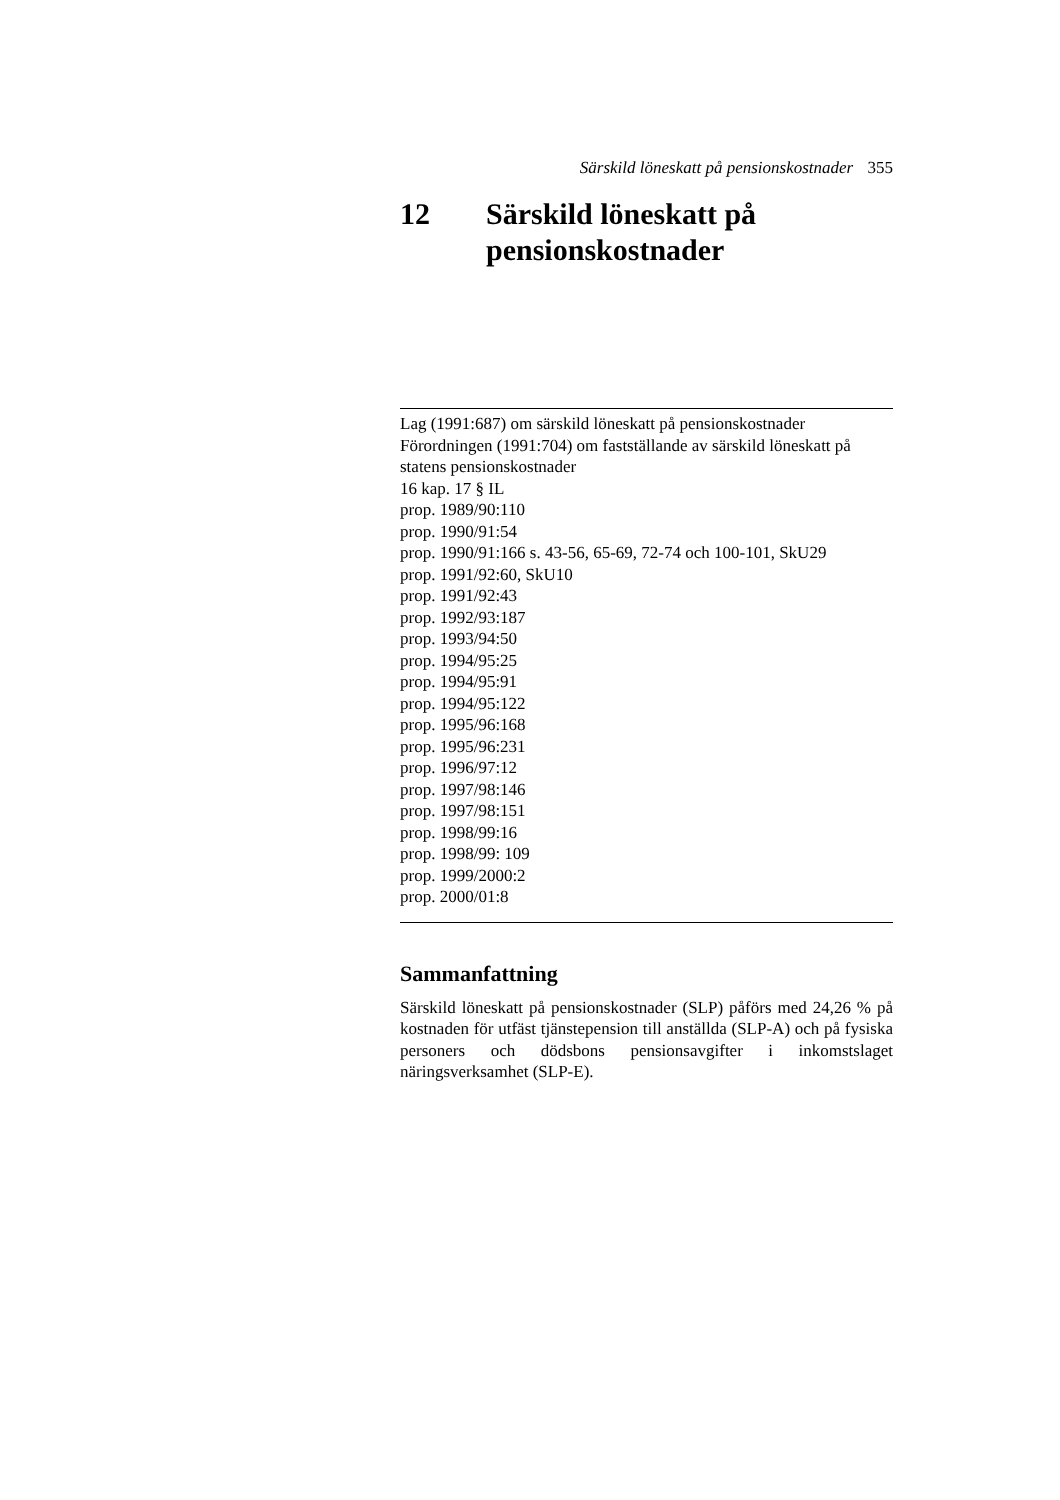Särskild löneskatt på pensionskostnader 355
12 Särskild löneskatt på
pensionskostnader
Lag (1991:687) om särskild löneskatt på pensionskostnader
Förordningen (1991:704) om fastställande av särskild löneskatt på statens pensionskostnader
16 kap. 17 § IL
prop. 1989/90:110
prop. 1990/91:54
prop. 1990/91:166 s. 43-56, 65-69, 72-74 och 100-101, SkU29
prop. 1991/92:60, SkU10
prop. 1991/92:43
prop. 1992/93:187
prop. 1993/94:50
prop. 1994/95:25
prop. 1994/95:91
prop. 1994/95:122
prop. 1995/96:168
prop. 1995/96:231
prop. 1996/97:12
prop. 1997/98:146
prop. 1997/98:151
prop. 1998/99:16
prop. 1998/99: 109
prop. 1999/2000:2
prop. 2000/01:8
Sammanfattning
Särskild löneskatt på pensionskostnader (SLP) påförs med 24,26 % på kostnaden för utfäst tjänstepension till anställda (SLP-A) och på fysiska personers och dödsbons pensionsavgifter i inkomstslaget näringsverksamhet (SLP-E).